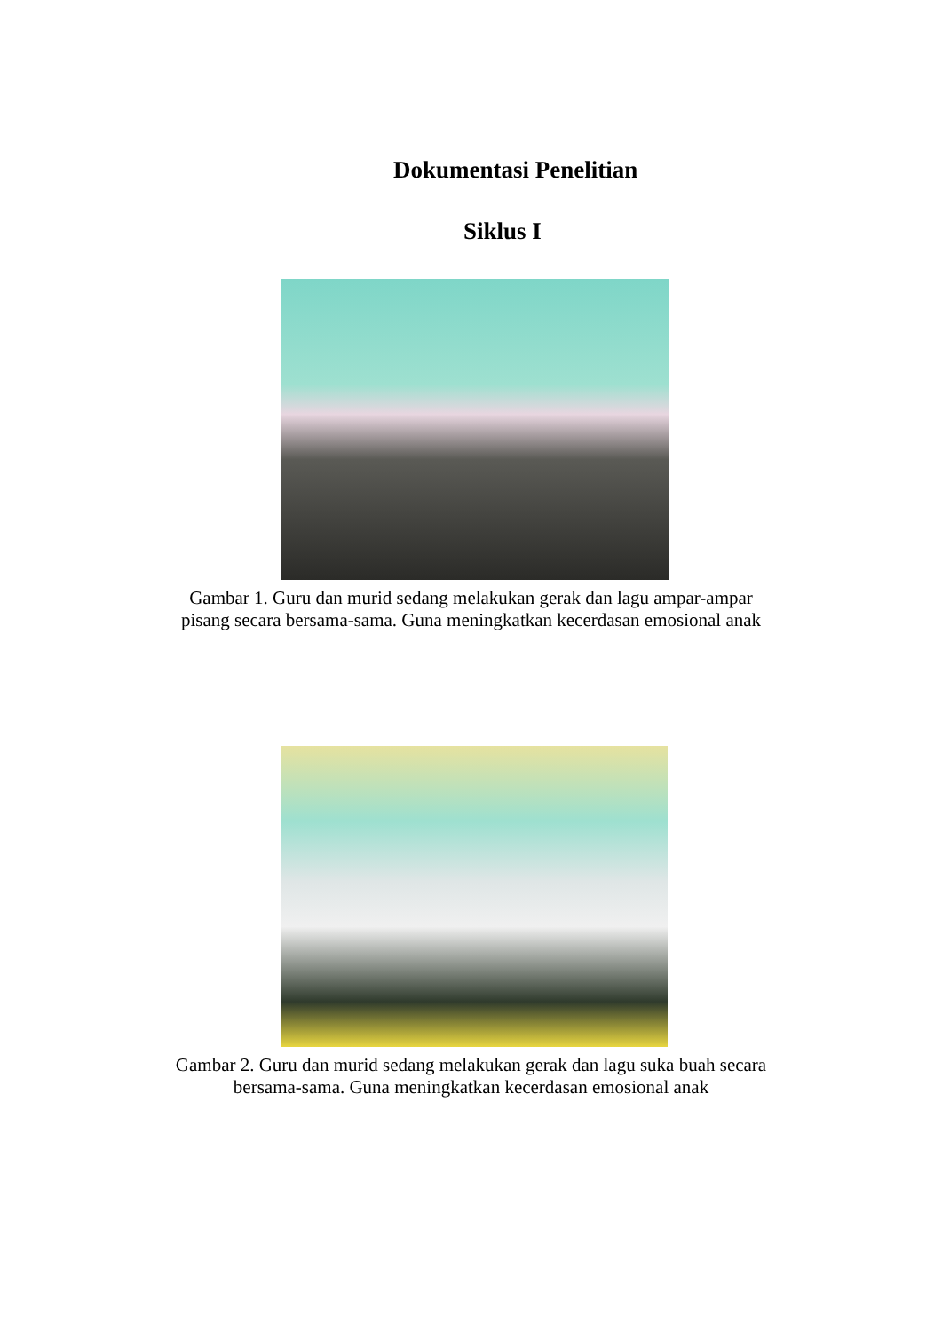Dokumentasi Penelitian
Siklus I
Gambar 1. Guru dan murid sedang melakukan gerak dan lagu ampar-ampar
pisang secara bersama-sama. Guna meningkatkan kecerdasan emosional anak
Gambar 2. Guru dan murid sedang melakukan gerak dan lagu suka buah secara
bersama-sama. Guna meningkatkan kecerdasan emosional anak